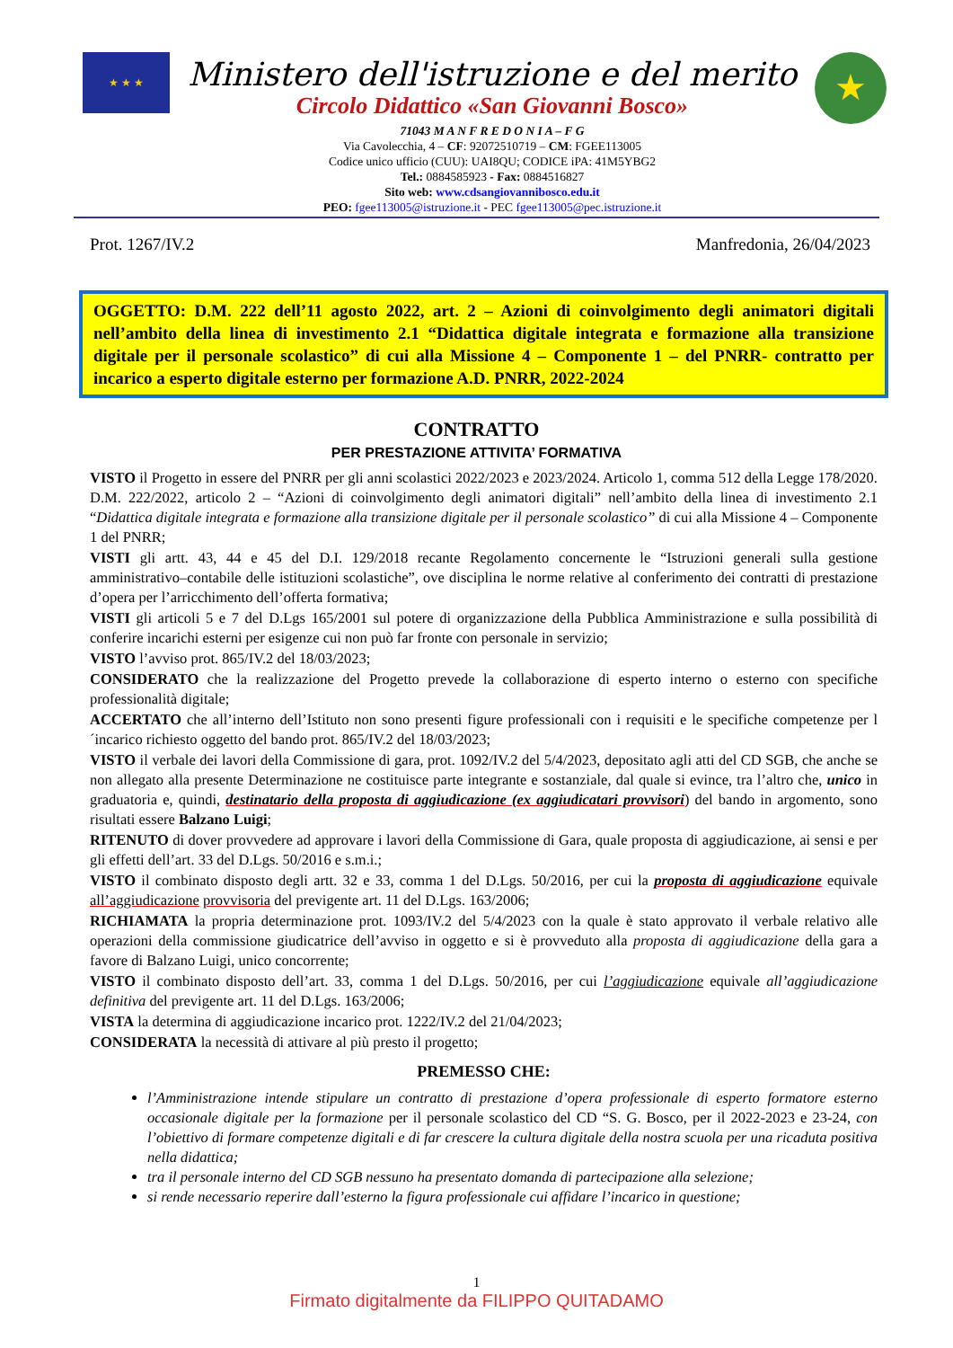★ ★ ★
Ministero dell'istruzione e del merito
Circolo Didattico «San Giovanni Bosco»
71043 M A N F R E D O N I A – F G
Via Cavolecchia, 4 – CF: 92072510719 – CM: FGEE113005
Codice unico ufficio (CUU): UAI8QU; CODICE iPA: 41M5YBG2
Tel.: 0884585923 - Fax: 0884516827
Sito web: www.cdsangiovannibosco.edu.it
PEO: fgee113005@istruzione.it - PEC fgee113005@pec.istruzione.it
★
Prot. 1267/IV.2 Manfredonia, 26/04/2023
OGGETTO: D.M. 222 dell’11 agosto 2022, art. 2 – Azioni di coinvolgimento degli animatori digitali nell’ambito della linea di investimento 2.1 “Didattica digitale integrata e formazione alla transizione digitale per il personale scolastico” di cui alla Missione 4 – Componente 1 – del PNRR- contratto per incarico a esperto digitale esterno per formazione A.D. PNRR, 2022-2024
CONTRATTO
PER PRESTAZIONE ATTIVITA’ FORMATIVA
VISTO il Progetto in essere del PNRR per gli anni scolastici 2022/2023 e 2023/2024. Articolo 1, comma 512 della Legge 178/2020. D.M. 222/2022, articolo 2 – “Azioni di coinvolgimento degli animatori digitali” nell’ambito della linea di investimento 2.1 “Didattica digitale integrata e formazione alla transizione digitale per il personale scolastico” di cui alla Missione 4 – Componente 1 del PNRR;
VISTI gli artt. 43, 44 e 45 del D.I. 129/2018 recante Regolamento concernente le “Istruzioni generali sulla gestione amministrativo–contabile delle istituzioni scolastiche”, ove disciplina le norme relative al conferimento dei contratti di prestazione d’opera per l’arricchimento dell’offerta formativa;
VISTI gli articoli 5 e 7 del D.Lgs 165/2001 sul potere di organizzazione della Pubblica Amministrazione e sulla possibilità di conferire incarichi esterni per esigenze cui non può far fronte con personale in servizio;
VISTO l’avviso prot. 865/IV.2 del 18/03/2023;
CONSIDERATO che la realizzazione del Progetto prevede la collaborazione di esperto interno o esterno con specifiche professionalità digitale;
ACCERTATO che all’interno dell’Istituto non sono presenti figure professionali con i requisiti e le specifiche competenze per l´incarico richiesto oggetto del bando prot. 865/IV.2 del 18/03/2023;
VISTO il verbale dei lavori della Commissione di gara, prot. 1092/IV.2 del 5/4/2023, depositato agli atti del CD SGB, che anche se non allegato alla presente Determinazione ne costituisce parte integrante e sostanziale, dal quale si evince, tra l’altro che, unico in graduatoria e, quindi, destinatario della proposta di aggiudicazione (ex aggiudicatari provvisori) del bando in argomento, sono risultati essere Balzano Luigi;
RITENUTO di dover provvedere ad approvare i lavori della Commissione di Gara, quale proposta di aggiudicazione, ai sensi e per gli effetti dell’art. 33 del D.Lgs. 50/2016 e s.m.i.;
VISTO il combinato disposto degli artt. 32 e 33, comma 1 del D.Lgs. 50/2016, per cui la proposta di aggiudicazione equivale all’aggiudicazione provvisoria del previgente art. 11 del D.Lgs. 163/2006;
RICHIAMATA la propria determinazione prot. 1093/IV.2 del 5/4/2023 con la quale è stato approvato il verbale relativo alle operazioni della commissione giudicatrice dell’avviso in oggetto e si è provveduto alla proposta di aggiudicazione della gara a favore di Balzano Luigi, unico concorrente;
VISTO il combinato disposto dell’art. 33, comma 1 del D.Lgs. 50/2016, per cui l’aggiudicazione equivale all’aggiudicazione definitiva del previgente art. 11 del D.Lgs. 163/2006;
VISTA la determina di aggiudicazione incarico prot. 1222/IV.2 del 21/04/2023;
CONSIDERATA la necessità di attivare al più presto il progetto;
PREMESSO CHE:
l’Amministrazione intende stipulare un contratto di prestazione d’opera professionale di esperto formatore esterno occasionale digitale per la formazione per il personale scolastico del CD “S. G. Bosco, per il 2022-2023 e 23-24, con l’obiettivo di formare competenze digitali e di far crescere la cultura digitale della nostra scuola per una ricaduta positiva nella didattica;
tra il personale interno del CD SGB nessuno ha presentato domanda di partecipazione alla selezione;
si rende necessario reperire dall’esterno la figura professionale cui affidare l’incarico in questione;
1
Firmato digitalmente da FILIPPO QUITADAMO